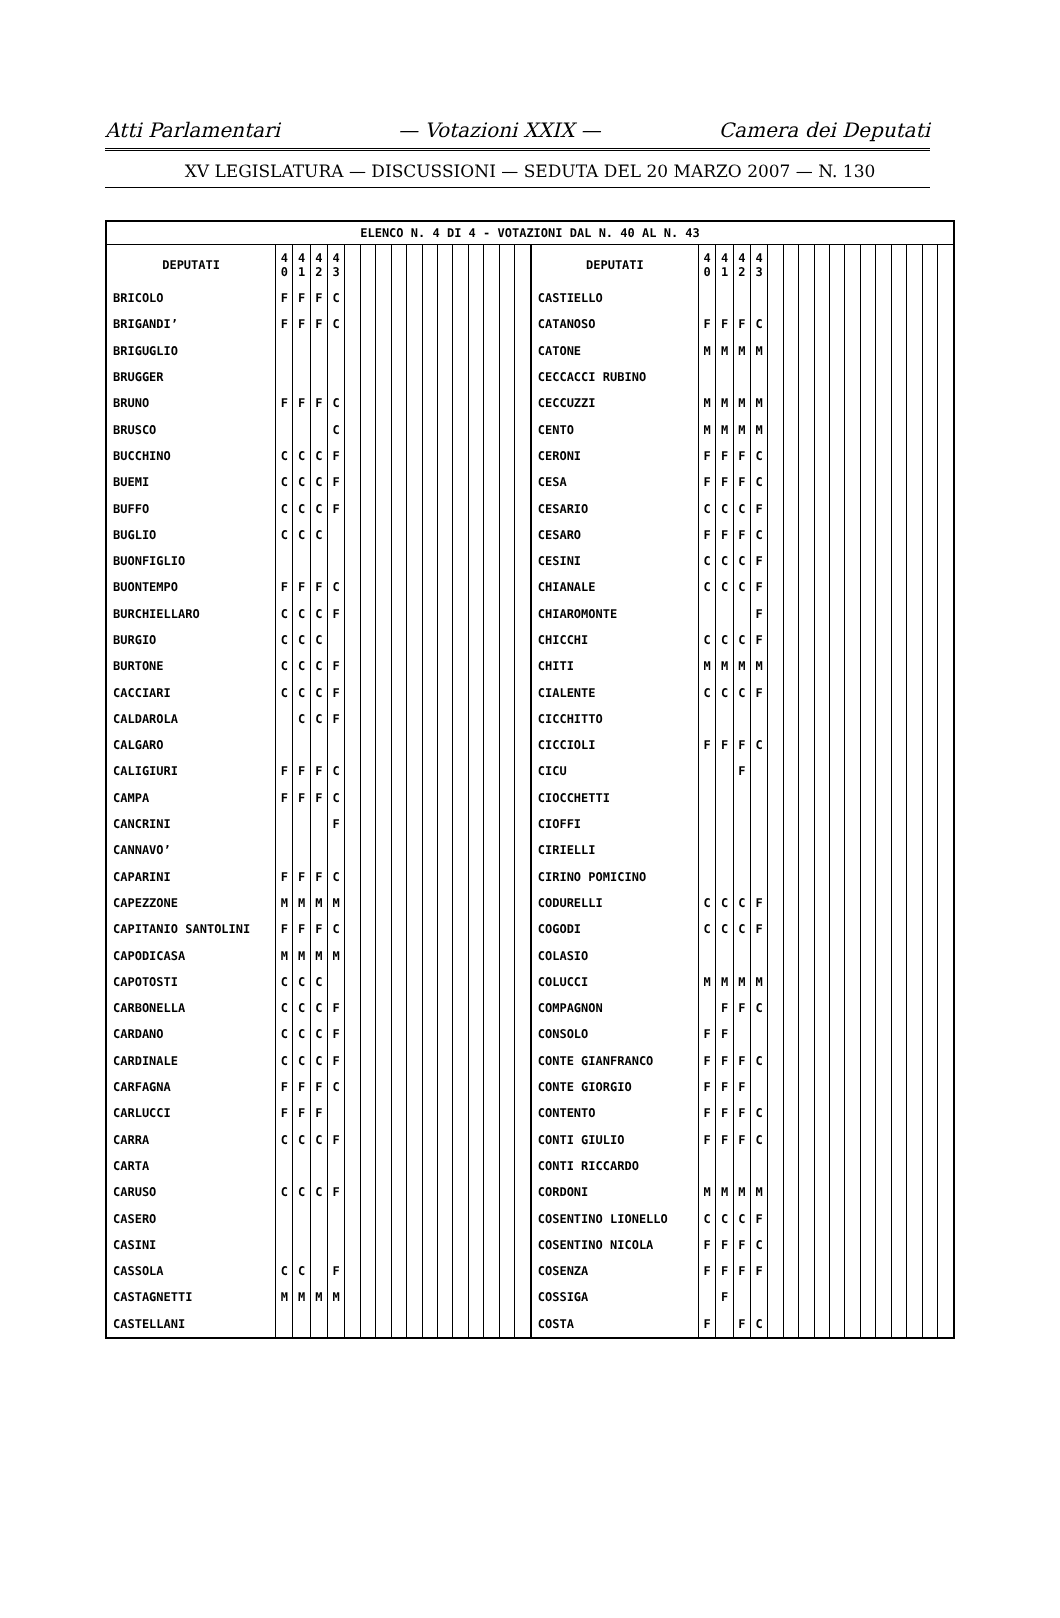Atti Parlamentari — Votazioni XXIX — Camera dei Deputati
XV LEGISLATURA — DISCUSSIONI — SEDUTA DEL 20 MARZO 2007 — N. 130
| ELENCO N. 4 DI 4 - VOTAZIONI DAL N. 40 AL N. 43 | | | | | | | | | | | | | | | | | | | | | | | | | | | | | | | | | |
| --- | --- | --- | --- | --- | --- | --- | --- | --- | --- | --- | --- | --- | --- | --- | --- | --- | --- | --- | --- | --- | --- | --- | --- | --- | --- | --- | --- | --- | --- | --- | --- | --- | --- |
| DEPUTATI | 4 0 | 4 1 | 4 2 | 4 3 | | | | | | | | | | | | | DEPUTATI | 4 0 | 4 1 | 4 2 | 4 3 | | | | | | | | | | | | |
| BRICOLO | F | F | F | C | | | | | | | | | | | | | CASTIELLO | | | | | | | | | | | | | | | | |
| BRIGANDI’ | F | F | F | C | | | | | | | | | | | | | CATANOSO | F | F | F | C | | | | | | | | | | | | |
| BRIGUGLIO | | | | | | | | | | | | | | | | | CATONE | M | M | M | M | | | | | | | | | | | | |
| BRUGGER | | | | | | | | | | | | | | | | | CECCACCI RUBINO | | | | | | | | | | | | | | | | |
| BRUNO | F | F | F | C | | | | | | | | | | | | | CECCUZZI | M | M | M | M | | | | | | | | | | | | |
| BRUSCO | | | | C | | | | | | | | | | | | | CENTO | M | M | M | M | | | | | | | | | | | | |
| BUCCHINO | C | C | C | F | | | | | | | | | | | | | CERONI | F | F | F | C | | | | | | | | | | | | |
| BUEMI | C | C | C | F | | | | | | | | | | | | | CESA | F | F | F | C | | | | | | | | | | | | |
| BUFFO | C | C | C | F | | | | | | | | | | | | | CESARIO | C | C | C | F | | | | | | | | | | | | |
| BUGLIO | C | C | C | | | | | | | | | | | | | | CESARO | F | F | F | C | | | | | | | | | | | | |
| BUONFIGLIO | | | | | | | | | | | | | | | | | CESINI | C | C | C | F | | | | | | | | | | | | |
| BUONTEMPO | F | F | F | C | | | | | | | | | | | | | CHIANALE | C | C | C | F | | | | | | | | | | | | |
| BURCHIELLARO | C | C | C | F | | | | | | | | | | | | | CHIAROMONTE | | | | F | | | | | | | | | | | | |
| BURGIO | C | C | C | | | | | | | | | | | | | | CHICCHI | C | C | C | F | | | | | | | | | | | | |
| BURTONE | C | C | C | F | | | | | | | | | | | | | CHITI | M | M | M | M | | | | | | | | | | | | |
| CACCIARI | C | C | C | F | | | | | | | | | | | | | CIALENTE | C | C | C | F | | | | | | | | | | | | |
| CALDAROLA | | C | C | F | | | | | | | | | | | | | CICCHITTO | | | | | | | | | | | | | | | | |
| CALGARO | | | | | | | | | | | | | | | | | CICCIOLI | F | F | F | C | | | | | | | | | | | | |
| CALIGIURI | F | F | F | C | | | | | | | | | | | | | CICU | | | F | | | | | | | | | | | | | |
| CAMPA | F | F | F | C | | | | | | | | | | | | | CIOCCHETTI | | | | | | | | | | | | | | | | |
| CANCRINI | | | | F | | | | | | | | | | | | | CIOFFI | | | | | | | | | | | | | | | | |
| CANNAVO’ | | | | | | | | | | | | | | | | | CIRIELLI | | | | | | | | | | | | | | | | |
| CAPARINI | F | F | F | C | | | | | | | | | | | | | CIRINO POMICINO | | | | | | | | | | | | | | | | |
| CAPEZZONE | M | M | M | M | | | | | | | | | | | | | CODURELLI | C | C | C | F | | | | | | | | | | | | |
| CAPITANIO SANTOLINI | F | F | F | C | | | | | | | | | | | | | COGODI | C | C | C | F | | | | | | | | | | | | |
| CAPODICASA | M | M | M | M | | | | | | | | | | | | | COLASIO | | | | | | | | | | | | | | | | |
| CAPOTOSTI | C | C | C | | | | | | | | | | | | | | COLUCCI | M | M | M | M | | | | | | | | | | | | |
| CARBONELLA | C | C | C | F | | | | | | | | | | | | | COMPAGNON | | F | F | C | | | | | | | | | | | | |
| CARDANO | C | C | C | F | | | | | | | | | | | | | CONSOLO | F | F | | | | | | | | | | | | | | |
| CARDINALE | C | C | C | F | | | | | | | | | | | | | CONTE GIANFRANCO | F | F | F | C | | | | | | | | | | | | |
| CARFAGNA | F | F | F | C | | | | | | | | | | | | | CONTE GIORGIO | F | F | F | | | | | | | | | | | | | |
| CARLUCCI | F | F | F | | | | | | | | | | | | | | CONTENTO | F | F | F | C | | | | | | | | | | | | |
| CARRA | C | C | C | F | | | | | | | | | | | | | CONTI GIULIO | F | F | F | C | | | | | | | | | | | | |
| CARTA | | | | | | | | | | | | | | | | | CONTI RICCARDO | | | | | | | | | | | | | | | | |
| CARUSO | C | C | C | F | | | | | | | | | | | | | CORDONI | M | M | M | M | | | | | | | | | | | | |
| CASERO | | | | | | | | | | | | | | | | | COSENTINO LIONELLO | C | C | C | F | | | | | | | | | | | | |
| CASINI | | | | | | | | | | | | | | | | | COSENTINO NICOLA | F | F | F | C | | | | | | | | | | | | |
| CASSOLA | C | C | | F | | | | | | | | | | | | | COSENZA | F | F | F | F | | | | | | | | | | | | |
| CASTAGNETTI | M | M | M | M | | | | | | | | | | | | | COSSIGA | | F | | | | | | | | | | | | | | |
| CASTELLANI | | | | | | | | | | | | | | | | | COSTA | F | | F | C | | | | | | | | | | | | |